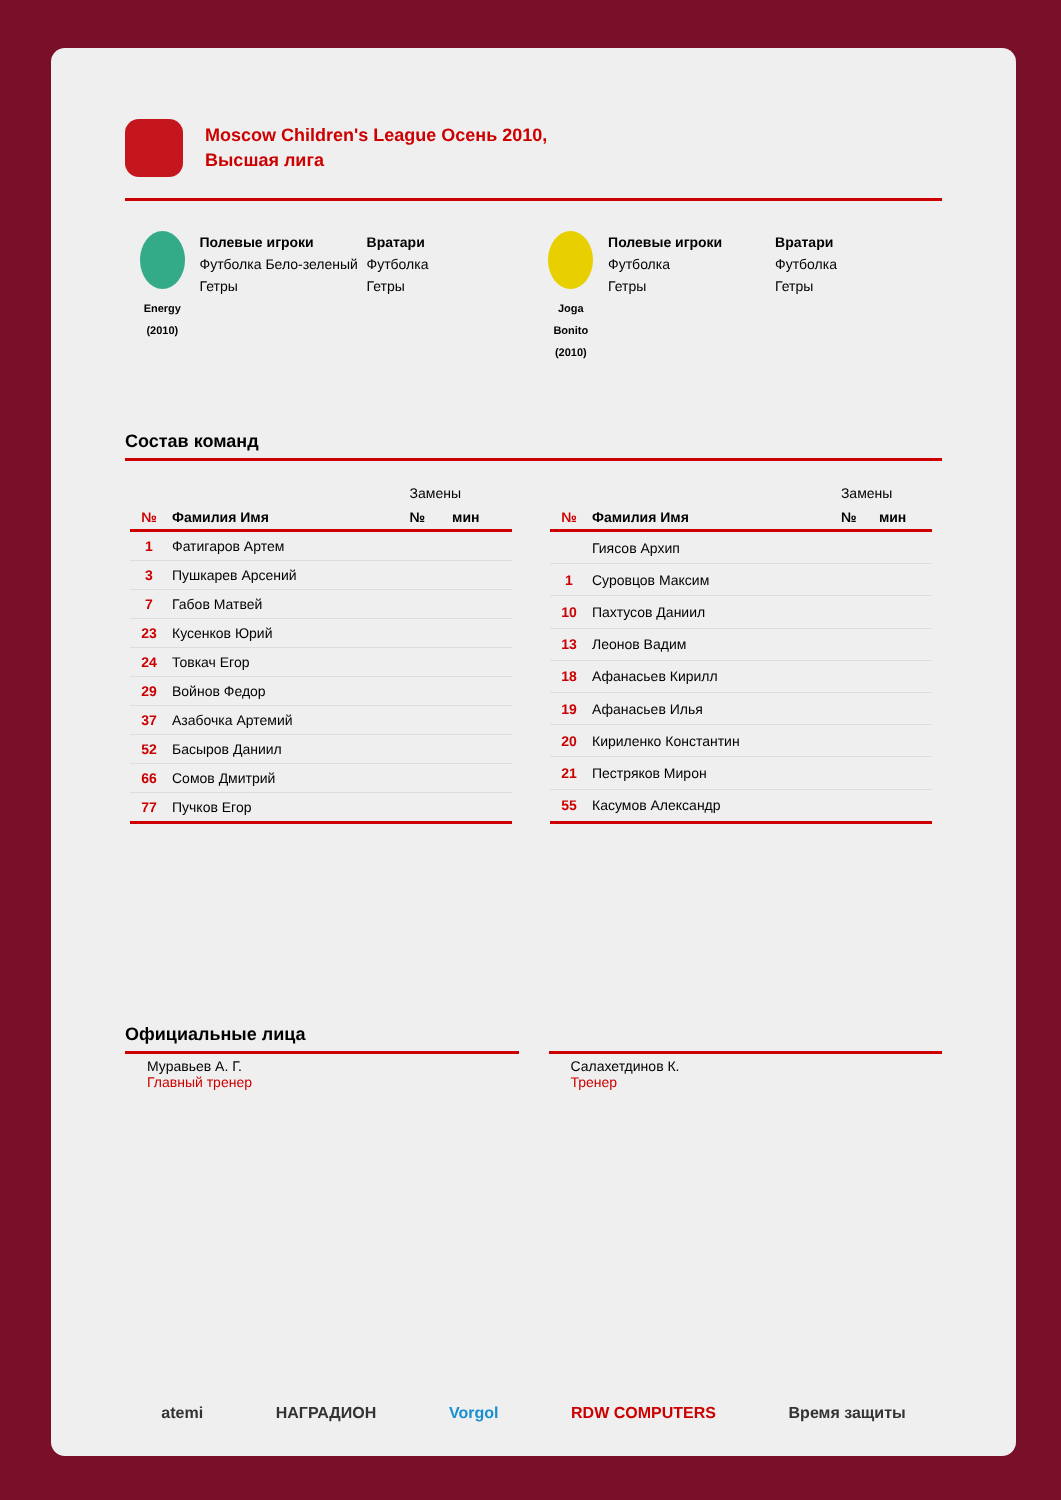Moscow Children's League Осень 2010,
Высшая лига
Energy
(2010)
Полевые игроки
Футболка Бело-зеленый
Гетры
Вратари
Футболка
Гетры
Joga
Bonito
(2010)
Полевые игроки
Футболка
Гетры
Вратари
Футболка
Гетры
Состав команд
| | | Замены | |
| --- | --- | --- | --- |
| № | Фамилия Имя | № | мин |
| 1 | Фатигаров Артем | | |
| 3 | Пушкарев Арсений | | |
| 7 | Габов Матвей | | |
| 23 | Кусенков Юрий | | |
| 24 | Товкач Егор | | |
| 29 | Войнов Федор | | |
| 37 | Азабочка Артемий | | |
| 52 | Басыров Даниил | | |
| 66 | Сомов Дмитрий | | |
| 77 | Пучков Егор | | |
| | | Замены | |
| --- | --- | --- | --- |
| № | Фамилия Имя | № | мин |
| | Гиясов Архип | | |
| 1 | Суровцов Максим | | |
| 10 | Пахтусов Даниил | | |
| 13 | Леонов Вадим | | |
| 18 | Афанасьев Кирилл | | |
| 19 | Афанасьев Илья | | |
| 20 | Кириленко Константин | | |
| 21 | Пестряков Мирон | | |
| 55 | Касумов Александр | | |
Официальные лица
Муравьев А. Г.
Главный тренер
Салахетдинов К.
Тренер
atemi НАГРАДИОН Vorgol RDW COMPUTERS Время защиты